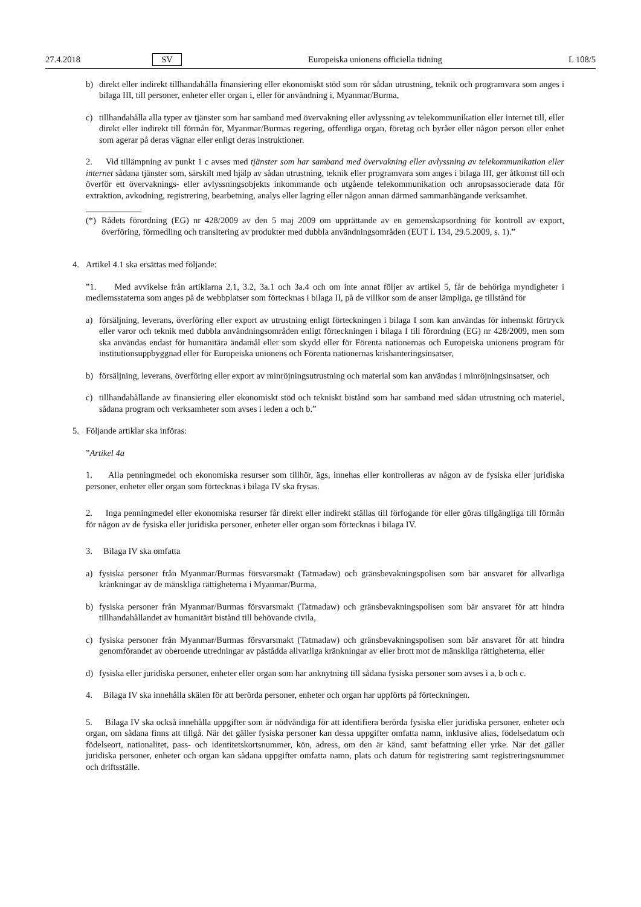27.4.2018 SV Europeiska unionens officiella tidning L 108/5
b) direkt eller indirekt tillhandahålla finansiering eller ekonomiskt stöd som rör sådan utrustning, teknik och programvara som anges i bilaga III, till personer, enheter eller organ i, eller för användning i, Myanmar/Burma,
c) tillhandahålla alla typer av tjänster som har samband med övervakning eller avlyssning av telekommunikation eller internet till, eller direkt eller indirekt till förmån för, Myanmar/Burmas regering, offentliga organ, företag och byråer eller någon person eller enhet som agerar på deras vägnar eller enligt deras instruktioner.
2. Vid tillämpning av punkt 1 c avses med tjänster som har samband med övervakning eller avlyssning av telekommunikation eller internet sådana tjänster som, särskilt med hjälp av sådan utrustning, teknik eller programvara som anges i bilaga III, ger åtkomst till och överför ett övervaknings- eller avlyssningsobjekts inkommande och utgående telekommunikation och anropsassocierade data för extraktion, avkodning, registrering, bearbetning, analys eller lagring eller någon annan därmed sammanhängande verksamhet.
(*)
Rådets förordning (EG) nr 428/2009 av den 5 maj 2009 om upprättande av en gemenskapsordning för kontroll av export, överföring, förmedling och transitering av produkter med dubbla användningsområden (EUT L 134, 29.5.2009, s. 1).”
4. Artikel 4.1 ska ersättas med följande:
”1. Med avvikelse från artiklarna 2.1, 3.2, 3a.1 och 3a.4 och om inte annat följer av artikel 5, får de behöriga myndigheter i medlemsstaterna som anges på de webbplatser som förtecknas i bilaga II, på de villkor som de anser lämpliga, ge tillstånd för
a) försäljning, leverans, överföring eller export av utrustning enligt förteckningen i bilaga I som kan användas för inhemskt förtryck eller varor och teknik med dubbla användningsområden enligt förteckningen i bilaga I till förordning (EG) nr 428/2009, men som ska användas endast för humanitära ändamål eller som skydd eller för Förenta nationernas och Europeiska unionens program för institutionsuppbyggnad eller för Europeiska unionens och Förenta nationernas krishanteringsinsatser,
b) försäljning, leverans, överföring eller export av minröjningsutrustning och material som kan användas i minröjningsinsatser, och
c) tillhandahållande av finansiering eller ekonomiskt stöd och tekniskt bistånd som har samband med sådan utrustning och materiel, sådana program och verksamheter som avses i leden a och b.”
5. Följande artiklar ska införas:
”Artikel 4a
1. Alla penningmedel och ekonomiska resurser som tillhör, ägs, innehas eller kontrolleras av någon av de fysiska eller juridiska personer, enheter eller organ som förtecknas i bilaga IV ska frysas.
2. Inga penningmedel eller ekonomiska resurser får direkt eller indirekt ställas till förfogande för eller göras tillgängliga till förmån för någon av de fysiska eller juridiska personer, enheter eller organ som förtecknas i bilaga IV.
3. Bilaga IV ska omfatta
a) fysiska personer från Myanmar/Burmas försvarsmakt (Tatmadaw) och gränsbevakningspolisen som bär ansvaret för allvarliga kränkningar av de mänskliga rättigheterna i Myanmar/Burma,
b) fysiska personer från Myanmar/Burmas försvarsmakt (Tatmadaw) och gränsbevakningspolisen som bär ansvaret för att hindra tillhandahållandet av humanitärt bistånd till behövande civila,
c) fysiska personer från Myanmar/Burmas försvarsmakt (Tatmadaw) och gränsbevakningspolisen som bär ansvaret för att hindra genomförandet av oberoende utredningar av påstådda allvarliga kränkningar av eller brott mot de mänskliga rättigheterna, eller
d) fysiska eller juridiska personer, enheter eller organ som har anknytning till sådana fysiska personer som avses i a, b och c.
4. Bilaga IV ska innehålla skälen för att berörda personer, enheter och organ har uppförts på förteckningen.
5. Bilaga IV ska också innehålla uppgifter som är nödvändiga för att identifiera berörda fysiska eller juridiska personer, enheter och organ, om sådana finns att tillgå. När det gäller fysiska personer kan dessa uppgifter omfatta namn, inklusive alias, födelsedatum och födelseort, nationalitet, pass- och identitetskortsnummer, kön, adress, om den är känd, samt befattning eller yrke. När det gäller juridiska personer, enheter och organ kan sådana uppgifter omfatta namn, plats och datum för registrering samt registreringsnummer och driftsställe.